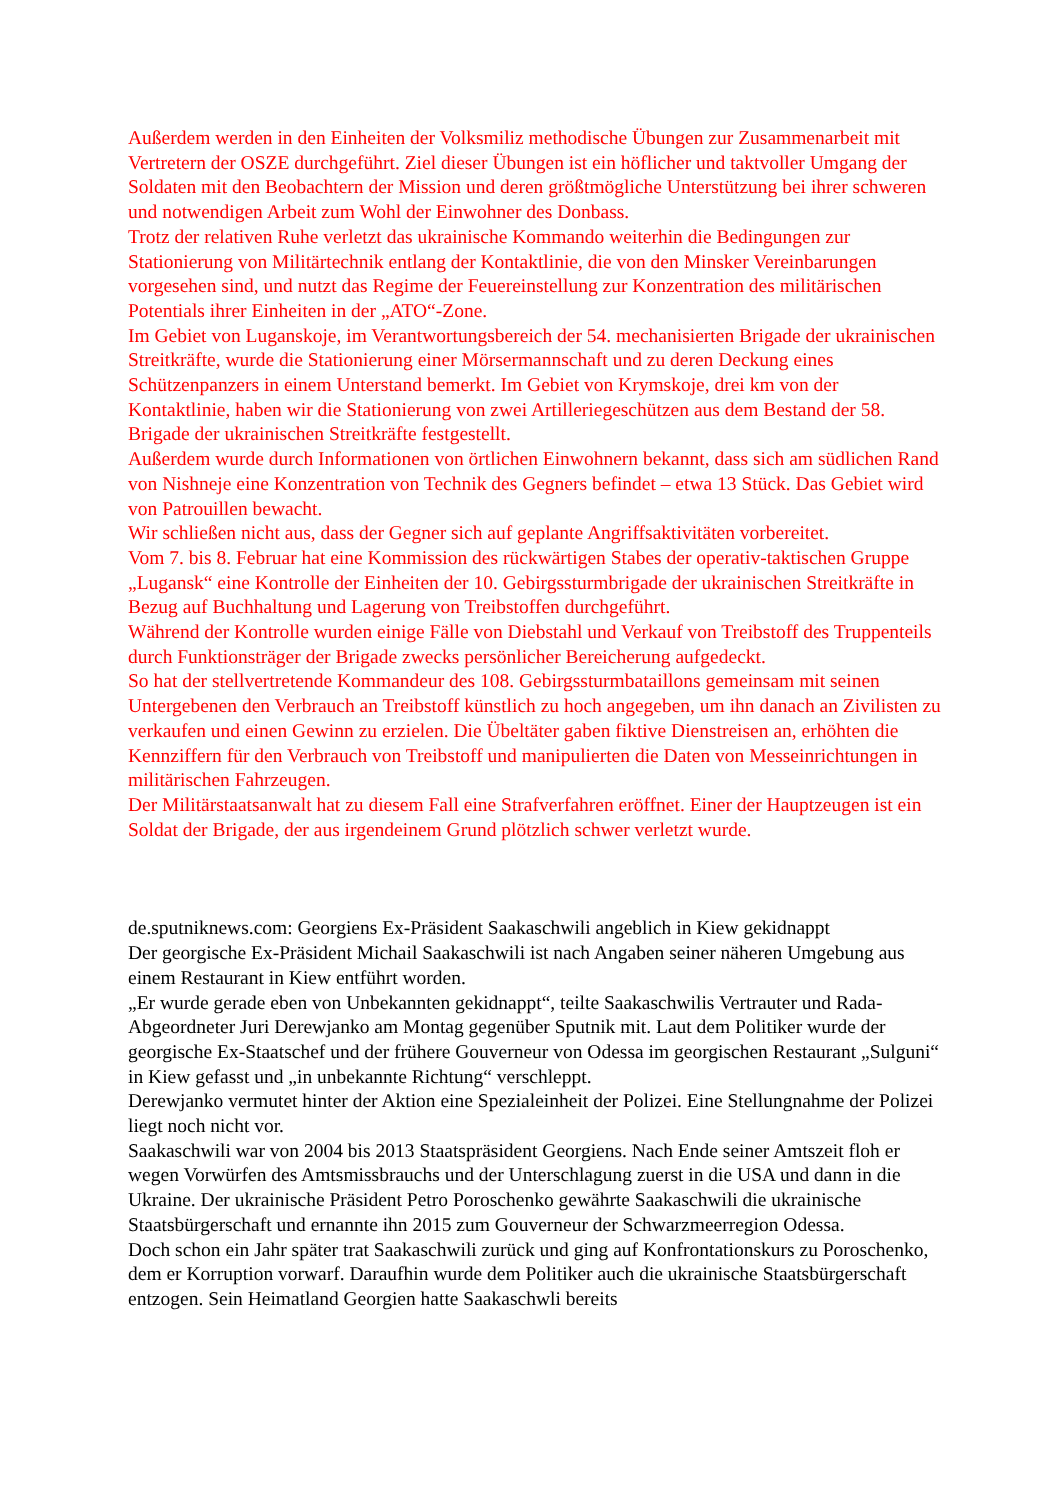Außerdem werden in den Einheiten der Volksmiliz methodische Übungen zur Zusammenarbeit mit Vertretern der OSZE durchgeführt. Ziel dieser Übungen ist ein höflicher und taktvoller Umgang der Soldaten mit den Beobachtern der Mission und deren größtmögliche Unterstützung bei ihrer schweren und notwendigen Arbeit zum Wohl der Einwohner des Donbass.
Trotz der relativen Ruhe verletzt das ukrainische Kommando weiterhin die Bedingungen zur Stationierung von Militärtechnik entlang der Kontaktlinie, die von den Minsker Vereinbarungen vorgesehen sind, und nutzt das Regime der Feuereinstellung zur Konzentration des militärischen Potentials ihrer Einheiten in der „ATO“-Zone.
Im Gebiet von Luganskoje, im Verantwortungsbereich der 54. mechanisierten Brigade der ukrainischen Streitkräfte, wurde die Stationierung einer Mörsermannschaft und zu deren Deckung eines Schützenpanzers in einem Unterstand bemerkt. Im Gebiet von Krymskoje, drei km von der Kontaktlinie, haben wir die Stationierung von zwei Artilleriegeschützen aus dem Bestand der 58. Brigade der ukrainischen Streitkräfte festgestellt.
Außerdem wurde durch Informationen von örtlichen Einwohnern bekannt, dass sich am südlichen Rand von Nishneje eine Konzentration von Technik des Gegners befindet – etwa 13 Stück. Das Gebiet wird von Patrouillen bewacht.
Wir schließen nicht aus, dass der Gegner sich auf geplante Angriffsaktivitäten vorbereitet.
Vom 7. bis 8. Februar hat eine Kommission des rückwärtigen Stabes der operativ-taktischen Gruppe „Lugansk“ eine Kontrolle der Einheiten der 10. Gebirgssturmbrigade der ukrainischen Streitkräfte in Bezug auf Buchhaltung und Lagerung von Treibstoffen durchgeführt.
Während der Kontrolle wurden einige Fälle von Diebstahl und Verkauf von Treibstoff des Truppenteils durch Funktionsträger der Brigade zwecks persönlicher Bereicherung aufgedeckt.
So hat der stellvertretende Kommandeur des 108. Gebirgssturmbataillons gemeinsam mit seinen Untergebenen den Verbrauch an Treibstoff künstlich zu hoch angegeben, um ihn danach an Zivilisten zu verkaufen und einen Gewinn zu erzielen. Die Übeltäter gaben fiktive Dienstreisen an, erhöhten die Kennziffern für den Verbrauch von Treibstoff und manipulierten die Daten von Messeinrichtungen in militärischen Fahrzeugen.
Der Militärstaatsanwalt hat zu diesem Fall eine Strafverfahren eröffnet. Einer der Hauptzeugen ist ein Soldat der Brigade, der aus irgendeinem Grund plötzlich schwer verletzt wurde.
de.sputniknews.com: Georgiens Ex-Präsident Saakaschwili angeblich in Kiew gekidnappt
Der georgische Ex-Präsident Michail Saakaschwili ist nach Angaben seiner näheren Umgebung aus einem Restaurant in Kiew entführt worden.
„Er wurde gerade eben von Unbekannten gekidnappt“, teilte Saakaschwilis Vertrauter und Rada-Abgeordneter Juri Derewjanko am Montag gegenüber Sputnik mit. Laut dem Politiker wurde der georgische Ex-Staatschef und der frühere Gouverneur von Odessa im georgischen Restaurant „Sulguni“ in Kiew gefasst und „in unbekannte Richtung“ verschleppt.
Derewjanko vermutet hinter der Aktion eine Spezialeinheit der Polizei. Eine Stellungnahme der Polizei liegt noch nicht vor.
Saakaschwili war von 2004 bis 2013 Staatspräsident Georgiens. Nach Ende seiner Amtszeit floh er wegen Vorwürfen des Amtsmissbrauchs und der Unterschlagung zuerst in die USA und dann in die Ukraine. Der ukrainische Präsident Petro Poroschenko gewährte Saakaschwili die ukrainische Staatsbürgerschaft und ernannte ihn 2015 zum Gouverneur der Schwarzmeerregion Odessa.
Doch schon ein Jahr später trat Saakaschwili zurück und ging auf Konfrontationskurs zu Poroschenko, dem er Korruption vorwarf. Daraufhin wurde dem Politiker auch die ukrainische Staatsbürgerschaft entzogen. Sein Heimatland Georgien hatte Saakaschwli bereits